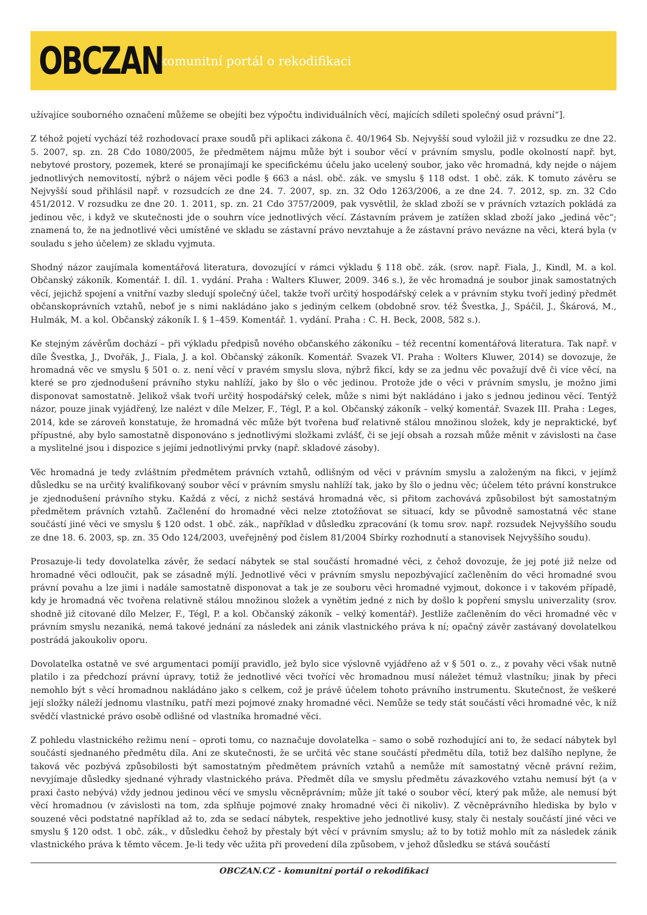OBCZAN
komunitní portál o rekodifikaci
užívajíce souborného označení můžeme se obejíti bez výpočtu individuálních věcí, majících sdíleti společný osud právní“].
Z téhož pojetí vychází též rozhodovací praxe soudů při aplikaci zákona č. 40/1964 Sb. Nejvyšší soud vyložil již v rozsudku ze dne 22. 5. 2007, sp. zn. 28 Cdo 1080/2005, že předmětem nájmu může být i soubor věcí v právním smyslu, podle okolností např. byt, nebytové prostory, pozemek, které se pronajímají ke specifickému účelu jako ucelený soubor, jako věc hromadná, kdy nejde o nájem jednotlivých nemovitostí, nýbrž o nájem věci podle § 663 a násl. obč. zák. ve smyslu § 118 odst. 1 obč. zák. K tomuto závěru se Nejvyšší soud přihlásil např. v rozsudcích ze dne 24. 7. 2007, sp. zn. 32 Odo 1263/2006, a ze dne 24. 7. 2012, sp. zn. 32 Cdo 451/2012. V rozsudku ze dne 20. 1. 2011, sp. zn. 21 Cdo 3757/2009, pak vysvětlil, že sklad zboží se v právních vztazích pokládá za jedinou věc, i když ve skutečnosti jde o souhrn více jednotlivých věcí. Zástavním právem je zatížen sklad zboží jako „jediná věc“; znamená to, že na jednotlivé věci umístěné ve skladu se zástavní právo nevztahuje a že zástavní právo nevázne na věci, která byla (v souladu s jeho účelem) ze skladu vyjmuta.
Shodný názor zaujímala komentářová literatura, dovozující v rámci výkladu § 118 obč. zák. (srov. např. Fiala, J., Kindl, M. a kol. Občanský zákoník. Komentář. I. díl. 1. vydání. Praha : Walters Kluwer, 2009. 346 s.), že věc hromadná je soubor jinak samostatných věcí, jejichž spojení a vnitřní vazby sledují společný účel, takže tvoří určitý hospodářský celek a v právním styku tvoří jediný předmět občanskoprávních vztahů, neboť je s nimi nakládáno jako s jediným celkem (obdobně srov. též Švestka, J., Spáčil, J., Škárová, M., Hulmák, M. a kol. Občanský zákoník I. § 1–459. Komentář. 1. vydání. Praha : C. H. Beck, 2008, 582 s.).
Ke stejným závěrům dochází – při výkladu předpisů nového občanského zákoníku – též recentní komentářová literatura. Tak např. v díle Švestka, J., Dvořák, J., Fiala, J. a kol. Občanský zákoník. Komentář. Svazek VI. Praha : Wolters Kluwer, 2014) se dovozuje, že hromadná věc ve smyslu § 501 o. z. není věcí v pravém smyslu slova, nýbrž fikcí, kdy se za jednu věc považují dvě či více věcí, na které se pro zjednodušení právního styku nahlíží, jako by šlo o věc jedinou. Protože jde o věci v právním smyslu, je možno jimi disponovat samostatně. Jelikož však tvoří určitý hospodářský celek, může s nimi být nakládáno i jako s jednou jedinou věcí. Tentýž názor, pouze jinak vyjádřený, lze nalézt v díle Melzer, F., Tégl, P. a kol. Občanský zákoník – velký komentář. Svazek III. Praha : Leges, 2014, kde se zároveň konstatuje, že hromadná věc může být tvořena buď relativně stálou množinou složek, kdy je nepraktické, byť přípustné, aby bylo samostatně disponováno s jednotlivými složkami zvlášť, či se její obsah a rozsah může měnit v závislosti na čase a myslitelné jsou i dispozice s jejími jednotlivými prvky (např. skladové zásoby).
Věc hromadná je tedy zvláštním předmětem právních vztahů, odlišným od věci v právním smyslu a založeným na fikci, v jejímž důsledku se na určitý kvalifikovaný soubor věcí v právním smyslu nahlíží tak, jako by šlo o jednu věc; účelem této právní konstrukce je zjednodušení právního styku. Každá z věcí, z nichž sestává hromadná věc, si přitom zachovává způsobilost být samostatným předmětem právních vztahů. Začlenění do hromadné věci nelze ztotožňovat se situací, kdy se původně samostatná věc stane součástí jiné věci ve smyslu § 120 odst. 1 obč. zák., například v důsledku zpracování (k tomu srov. např. rozsudek Nejvyššího soudu ze dne 18. 6. 2003, sp. zn. 35 Odo 124/2003, uveřejněný pod číslem 81/2004 Sbírky rozhodnutí a stanovisek Nejvyššího soudu).
Prosazuje-li tedy dovolatelka závěr, že sedací nábytek se stal součástí hromadné věci, z čehož dovozuje, že jej poté již nelze od hromadné věci odloučit, pak se zásadně mýlí. Jednotlivé věci v právním smyslu nepozbývající začleněním do věci hromadné svou právní povahu a lze jimi i nadále samostatně disponovat a tak je ze souboru věci hromadné vyjmout, dokonce i v takovém případě, kdy je hromadná věc tvořena relativně stálou množinou složek a vynětím jedné z nich by došlo k popření smyslu univerzality (srov. shodně již citované dílo Melzer, F., Tégl, P. a kol. Občanský zákoník – velký komentář). Jestliže začleněním do věci hromadné věc v právním smyslu nezaniká, nemá takové jednání za následek ani zánik vlastnického práva k ní; opačný závěr zastávaný dovolatelkou postrádá jakoukoliv oporu.
Dovolatelka ostatně ve své argumentaci pomíjí pravidlo, jež bylo sice výslovně vyjádřeno až v § 501 o. z., z povahy věci však nutně platilo i za předchozí právní úpravy, totiž že jednotlivé věci tvořící věc hromadnou musí náležet témuž vlastníku; jinak by přeci nemohlo být s věcí hromadnou nakládáno jako s celkem, což je právě účelem tohoto právního instrumentu. Skutečnost, že veškeré její složky náleží jednomu vlastníku, patří mezi pojmové znaky hromadné věci. Nemůže se tedy stát součástí věci hromadné věc, k níž svědčí vlastnické právo osobě odlišné od vlastníka hromadné věci.
Z pohledu vlastnického režimu není – oproti tomu, co naznačuje dovolatelka – samo o sobě rozhodující ani to, že sedací nábytek byl součástí sjednaného předmětu díla. Ani ze skutečnosti, že se určitá věc stane součástí předmětu díla, totiž bez dalšího neplyne, že taková věc pozbývá způsobilosti být samostatným předmětem právních vztahů a nemůže mít samostatný věcně právní režim, nevyjímaje důsledky sjednané výhrady vlastnického práva. Předmět díla ve smyslu předmětu závazkového vztahu nemusí být (a v praxi často nebývá) vždy jednou jedinou věcí ve smyslu věcněprávním; může jít také o soubor věcí, který pak může, ale nemusí být věcí hromadnou (v závislosti na tom, zda splňuje pojmové znaky hromadné věci či nikoliv). Z věcněprávního hlediska by bylo v souzené věci podstatné například až to, zda se sedací nábytek, respektive jeho jednotlivé kusy, staly či nestaly součástí jiné věci ve smyslu § 120 odst. 1 obč. zák., v důsledku čehož by přestaly být věcí v právním smyslu; až to by totiž mohlo mít za následek zánik vlastnického práva k těmto věcem. Je-li tedy věc užita při provedení díla způsobem, v jehož důsledku se stává součástí
OBCZAN.CZ - komunitní portál o rekodifikaci